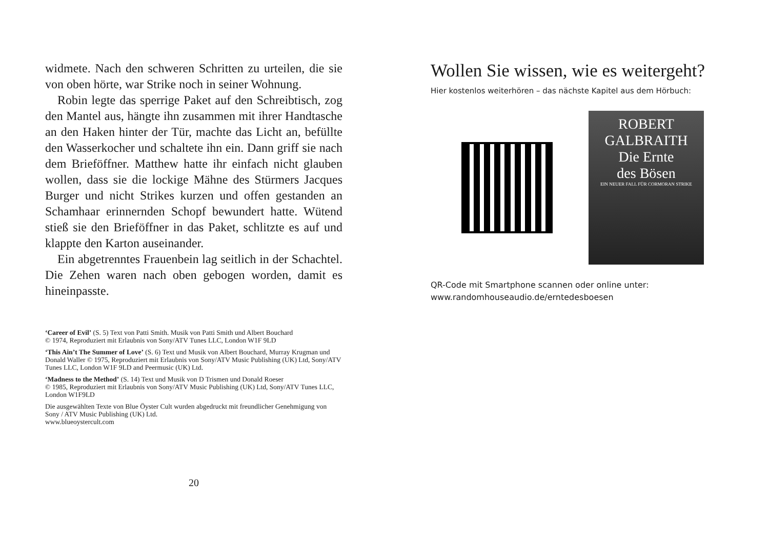widmete. Nach den schweren Schritten zu urteilen, die sie von oben hörte, war Strike noch in seiner Wohnung.
Robin legte das sperrige Paket auf den Schreibtisch, zog den Mantel aus, hängte ihn zusammen mit ihrer Handtasche an den Haken hinter der Tür, machte das Licht an, befüllte den Wasserkocher und schaltete ihn ein. Dann griff sie nach dem Brieföffner. Matthew hatte ihr einfach nicht glauben wollen, dass sie die lockige Mähne des Stürmers Jacques Burger und nicht Strikes kurzen und offen gestanden an Schamhaar erinnernden Schopf bewundert hatte. Wütend stieß sie den Brieföffner in das Paket, schlitzte es auf und klappte den Karton auseinander.
Ein abgetrenntes Frauenbein lag seitlich in der Schachtel. Die Zehen waren nach oben gebogen worden, damit es hineinpasste.
‘Career of Evil’ (S. 5) Text von Patti Smith. Musik von Patti Smith und Albert Bouchard
© 1974, Reproduziert mit Erlaubnis von Sony/ATV Tunes LLC, London W1F 9LD
‘This Ain’t The Summer of Love’ (S. 6) Text und Musik von Albert Bouchard, Murray Krugman und Donald Waller © 1975, Reproduziert mit Erlaubnis von Sony/ATV Music Publishing (UK) Ltd, Sony/ATV Tunes LLC, London W1F 9LD and Peermusic (UK) Ltd.
‘Madness to the Method’ (S. 14) Text und Musik von D Trismen und Donald Roeser
© 1985, Reproduziert mit Erlaubnis von Sony/ATV Music Publishing (UK) Ltd, Sony/ATV Tunes LLC, London W1F9LD
Die ausgewählten Texte von Blue Öyster Cult wurden abgedruckt mit freundlicher Genehmigung von Sony / ATV Music Publishing (UK) Ltd.
www.blueoystercult.com
20
Wollen Sie wissen, wie es weitergeht?
Hier kostenlos weiterhören – das nächste Kapitel aus dem Hörbuch:
ROBERT
GALBRAITH
Die Ernte
des Bösen
EIN NEUER FALL FÜR CORMORAN STRIKE
QR-Code mit Smartphone scannen oder online unter:
www.randomhouseaudio.de/erntedesboesen